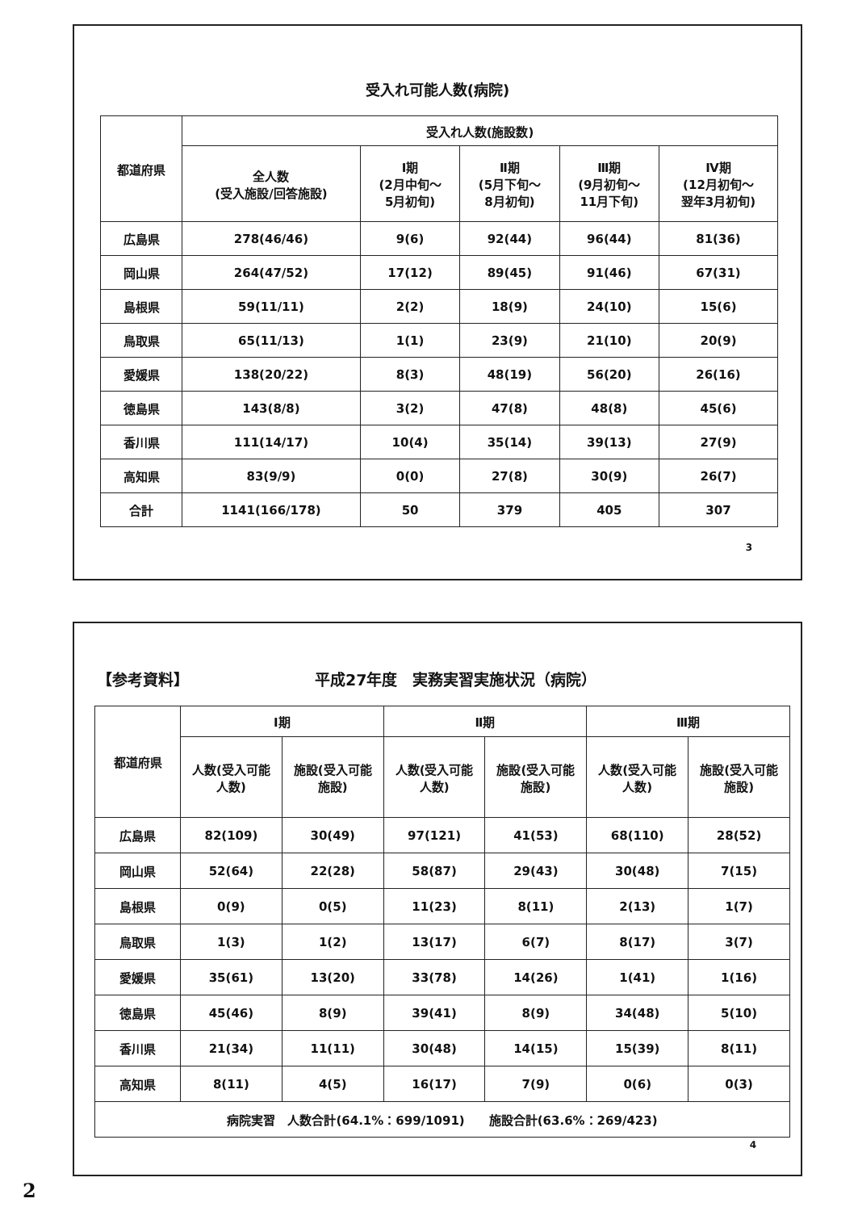受入れ可能人数(病院)
| 都道府県 | 受入れ人数(施設数) | | | | |
| --- | --- | --- | --- | --- | --- |
| | 全人数 (受入施設/回答施設) | Ⅰ期 (2月中旬～ 5月初旬) | Ⅱ期 (5月下旬～ 8月初旬) | Ⅲ期 (9月初旬～ 11月下旬) | Ⅳ期 (12月初旬～ 翌年3月初旬) |
| 広島県 | 278(46/46) | 9(6) | 92(44) | 96(44) | 81(36) |
| 岡山県 | 264(47/52) | 17(12) | 89(45) | 91(46) | 67(31) |
| 島根県 | 59(11/11) | 2(2) | 18(9) | 24(10) | 15(6) |
| 鳥取県 | 65(11/13) | 1(1) | 23(9) | 21(10) | 20(9) |
| 愛媛県 | 138(20/22) | 8(3) | 48(19) | 56(20) | 26(16) |
| 徳島県 | 143(8/8) | 3(2) | 47(8) | 48(8) | 45(6) |
| 香川県 | 111(14/17) | 10(4) | 35(14) | 39(13) | 27(9) |
| 高知県 | 83(9/9) | 0(0) | 27(8) | 30(9) | 26(7) |
| 合計 | 1141(166/178) | 50 | 379 | 405 | 307 |
3
【参考資料】 平成27年度　実務実習実施状況（病院）
| 都道府県 | Ⅰ期 | | Ⅱ期 | | Ⅲ期 | |
| --- | --- | --- | --- | --- | --- | --- |
| | 人数(受入可能 人数) | 施設(受入可能 施設) | 人数(受入可能 人数) | 施設(受入可能 施設) | 人数(受入可能 人数) | 施設(受入可能 施設) |
| 広島県 | 82(109) | 30(49) | 97(121) | 41(53) | 68(110) | 28(52) |
| 岡山県 | 52(64) | 22(28) | 58(87) | 29(43) | 30(48) | 7(15) |
| 島根県 | 0(9) | 0(5) | 11(23) | 8(11) | 2(13) | 1(7) |
| 鳥取県 | 1(3) | 1(2) | 13(17) | 6(7) | 8(17) | 3(7) |
| 愛媛県 | 35(61) | 13(20) | 33(78) | 14(26) | 1(41) | 1(16) |
| 徳島県 | 45(46) | 8(9) | 39(41) | 8(9) | 34(48) | 5(10) |
| 香川県 | 21(34) | 11(11) | 30(48) | 14(15) | 15(39) | 8(11) |
| 高知県 | 8(11) | 4(5) | 16(17) | 7(9) | 0(6) | 0(3) |
| 病院実習 人数合計(64.1%：699/1091) 施設合計(63.6%：269/423) | | | | | | |
4
2